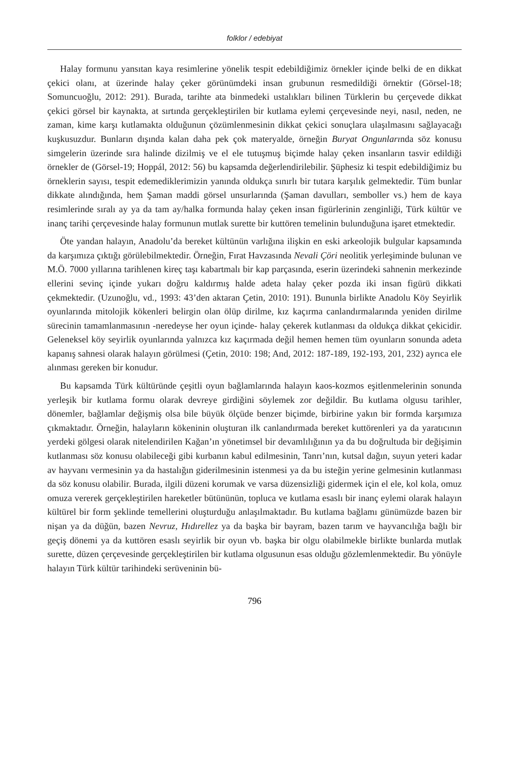folklor / edebiyat
Halay formunu yansıtan kaya resimlerine yönelik tespit edebildiğimiz örnekler içinde belki de en dikkat çekici olanı, at üzerinde halay çeker görünümdeki insan grubunun resmedildiği örnektir (Görsel-18; Somuncuoğlu, 2012: 291). Burada, tarihte ata binmedeki ustalıkları bilinen Türklerin bu çerçevede dikkat çekici görsel bir kaynakta, at sırtında gerçekleştirilen bir kutlama eylemi çerçevesinde neyi, nasıl, neden, ne zaman, kime karşı kutlamakta olduğunun çözümlenmesinin dikkat çekici sonuçlara ulaşılmasını sağlayacağı kuşkusuzdur. Bunların dışında kalan daha pek çok materyalde, örneğin Buryat Ongunlarında söz konusu simgelerin üzerinde sıra halinde dizilmiş ve el ele tutuşmuş biçimde halay çeken insanların tasvir edildiği örnekler de (Görsel-19; Hoppál, 2012: 56) bu kapsamda değerlendirilebilir. Şüphesiz ki tespit edebildiğimiz bu örneklerin sayısı, tespit edemediklerimizin yanında oldukça sınırlı bir tutara karşılık gelmektedir. Tüm bunlar dikkate alındığında, hem Şaman maddi görsel unsurlarında (Şaman davulları, semboller vs.) hem de kaya resimlerinde sıralı ay ya da tam ay/halka formunda halay çeken insan figürlerinin zenginliği, Türk kültür ve inanç tarihi çerçevesinde halay formunun mutlak surette bir kuttören temelinin bulunduğuna işaret etmektedir.
Öte yandan halayın, Anadolu’da bereket kültünün varlığına ilişkin en eski arkeolojik bulgular kapsamında da karşımıza çıktığı görülebilmektedir. Örneğin, Fırat Havzasında Nevali Çöri neolitik yerleşiminde bulunan ve M.Ö. 7000 yıllarına tarihlenen kireç taşı kabartmalı bir kap parçasında, eserin üzerindeki sahnenin merkezinde ellerini sevinç içinde yukarı doğru kaldırmış halde adeta halay çeker pozda iki insan figürü dikkati çekmektedir. (Uzunoğlu, vd., 1993: 43’den aktaran Çetin, 2010: 191). Bununla birlikte Anadolu Köy Seyirlik oyunlarında mitolojik kökenleri belirgin olan ölüp dirilme, kız kaçırma canlandırmalarında yeniden dirilme sürecinin tamamlanmasının -neredeyse her oyun içinde- halay çekerek kutlanması da oldukça dikkat çekicidir. Geleneksel köy seyirlik oyunlarında yalnızca kız kaçırmada değil hemen hemen tüm oyunların sonunda adeta kapanış sahnesi olarak halayın görülmesi (Çetin, 2010: 198; And, 2012: 187-189, 192-193, 201, 232) ayrıca ele alınması gereken bir konudur.
Bu kapsamda Türk kültüründe çeşitli oyun bağlamlarında halayın kaos-kozmos eşitlenmelerinin sonunda yerleşik bir kutlama formu olarak devreye girdiğini söylemek zor değildir. Bu kutlama olgusu tarihler, dönemler, bağlamlar değişmiş olsa bile büyük ölçüde benzer biçimde, birbirine yakın bir formda karşımıza çıkmaktadır. Örneğin, halayların kökeninin oluşturan ilk canlandırmada bereket kuttörenleri ya da yaratıcının yerdeki gölgesi olarak nitelendirilen Kağan’ın yönetimsel bir devamlılığının ya da bu doğrultuda bir değişimin kutlanması söz konusu olabileceği gibi kurbanın kabul edilmesinin, Tanrı’nın, kutsal dağın, suyun yeteri kadar av hayvanı vermesinin ya da hastalığın giderilmesinin istenmesi ya da bu isteğin yerine gelmesinin kutlanması da söz konusu olabilir. Burada, ilgili düzeni korumak ve varsa düzensizliği gidermek için el ele, kol kola, omuz omuza vererek gerçekleştirilen hareketler bütününün, topluca ve kutlama esaslı bir inanç eylemi olarak halayın kültürel bir form şeklinde temellerini oluşturduğu anlaşılmaktadır. Bu kutlama bağlamı günümüzde bazen bir nişan ya da düğün, bazen Nevruz, Hıdırellez ya da başka bir bayram, bazen tarım ve hayvancılığa bağlı bir geçiş dönemi ya da kuttören esaslı seyirlik bir oyun vb. başka bir olgu olabilmekle birlikte bunlarda mutlak surette, düzen çerçevesinde gerçekleştirilen bir kutlama olgusunun esas olduğu gözlemlenmektedir. Bu yönüyle halayın Türk kültür tarihindeki serüveninin bü-
796